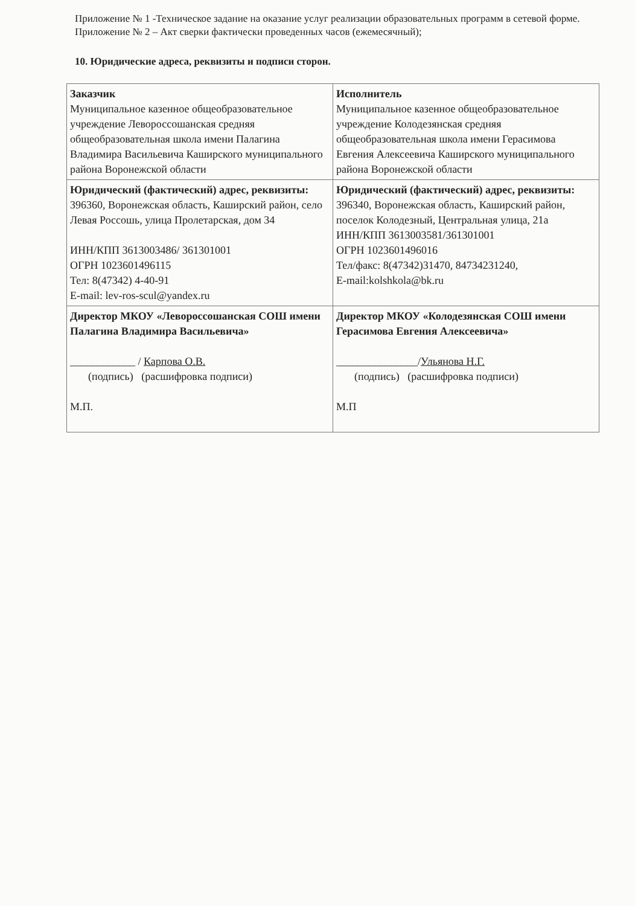Приложение № 1 -Техническое задание на оказание услуг реализации образовательных программ в сетевой форме.
Приложение № 2 – Акт сверки фактически проведенных часов (ежемесячный);
10. Юридические адреса, реквизиты и подписи сторон.
| Заказчик Муниципальное казенное общеобразовательное учреждение Левороссошанская средняя общеобразовательная школа имени Палагина Владимира Васильевича Каширского муниципального района Воронежской области | Исполнитель Муниципальное казенное общеобразовательное учреждение Колодезянская средняя общеобразовательная школа имени Герасимова Евгения Алексеевича Каширского муниципального района Воронежской области |
| Юридический (фактический) адрес, реквизиты: 396360, Воронежская область, Каширский район, село Левая Россошь, улица Пролетарская, дом 34 ИНН/КПП 3613003486/ 361301001 ОГРН 1023601496115 Тел: 8(47342) 4-40-91 E-mail: lev-ros-scul@yandex.ru | Юридический (фактический) адрес, реквизиты: 396340, Воронежская область, Каширский район, поселок Колодезный, Центральная улица, 21а ИНН/КПП 3613003581/361301001 ОГРН 1023601496016 Тел/факс: 8(47342)31470, 84734231240, E-mail:kolshkola@bk.ru |
| Директор МКОУ «Левороссошанская СОШ имени Палагина Владимира Васильевича» ____________ / Карпова О.В. (подпись) (расшифровка подписи) М.П. | Директор МКОУ «Колодезянская СОШ имени Герасимова Евгения Алексеевича» _______________/ Ульянова Н.Г. (подпись) (расшифровка подписи) М.П |